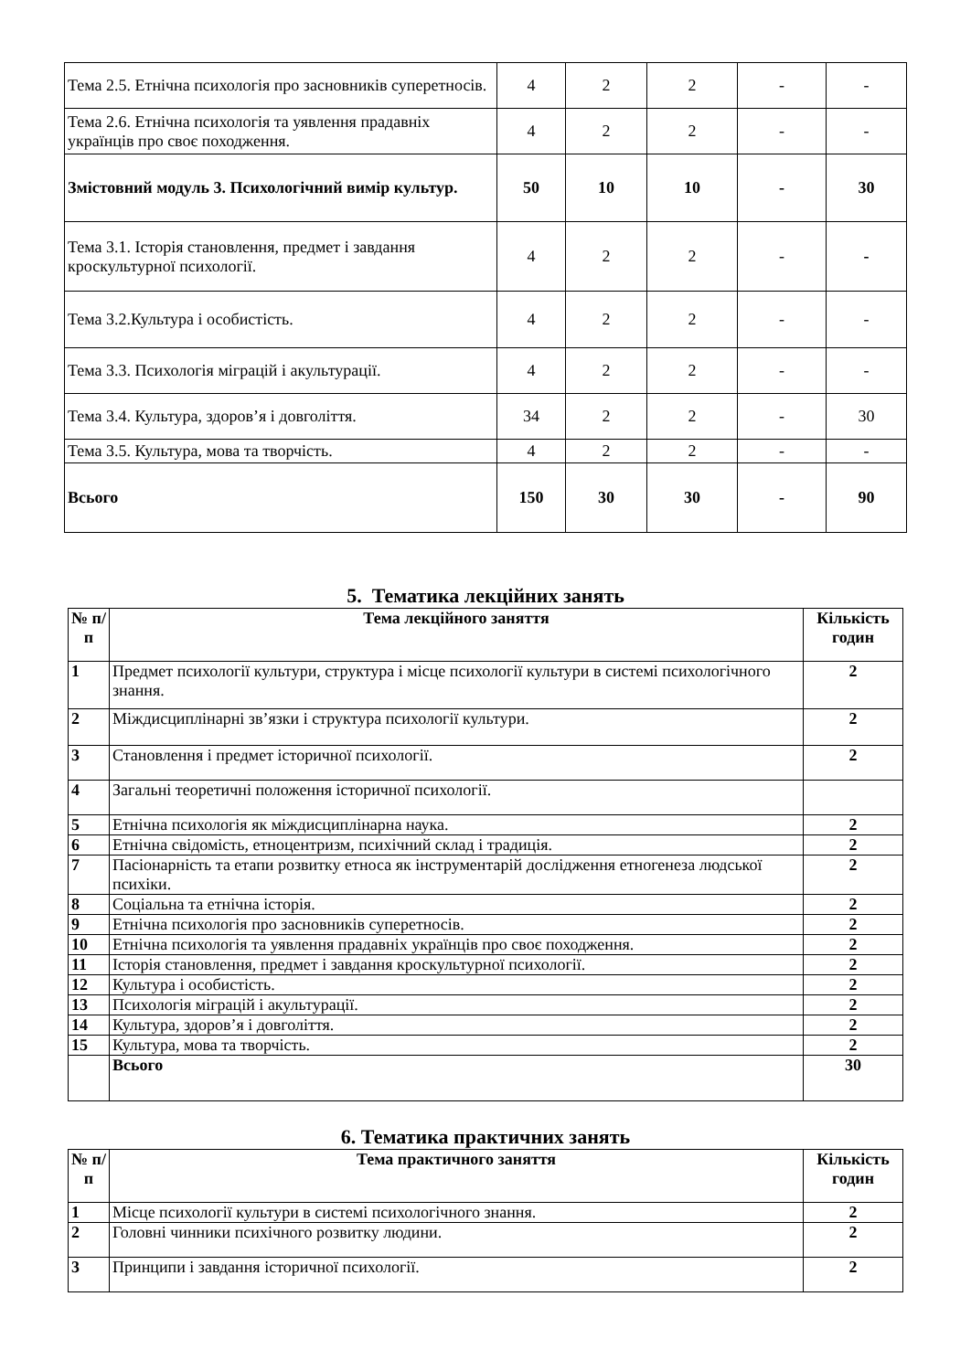| Тема 2.5. Етнічна психологія про засновників суперетносів. | 4 | 2 | 2 | - | - |
| Тема 2.6. Етнічна психологія та уявлення прадавніх українців про своє походження. | 4 | 2 | 2 | - | - |
| Змістовний модуль 3. Психологічний вимір культур. | 50 | 10 | 10 | - | 30 |
| Тема 3.1. Історія становлення, предмет і завдання кроскультурної психології. | 4 | 2 | 2 | - | - |
| Тема 3.2.Культура і особистість. | 4 | 2 | 2 | - | - |
| Тема 3.3. Психологія міграцій і акультурації. | 4 | 2 | 2 | - | - |
| Тема 3.4. Культура, здоров’я і довголіття. | 34 | 2 | 2 | - | 30 |
| Тема 3.5. Культура, мова та творчість. | 4 | 2 | 2 | - | - |
| Всього | 150 | 30 | 30 | - | 90 |
5. Тематика лекційних занять
| № п/п | Тема лекційного заняття | Кількість годин |
| --- | --- | --- |
| 1 | Предмет психології культури, структура і місце психології культури в системі психологічного знання. | 2 |
| 2 | Міждисциплінарні зв’язки і структура психології культури. | 2 |
| 3 | Становлення і предмет історичної психології. | 2 |
| 4 | Загальні теоретичні положення історичної психології. | |
| 5 | Етнічна психологія як міждисциплінарна наука. | 2 |
| 6 | Етнічна свідомість, етноцентризм, психічний склад і традиція. | 2 |
| 7 | Пасіонарність та етапи розвитку етноса як інструментарій дослідження етногенеза людської психіки. | 2 |
| 8 | Соціальна та етнічна історія. | 2 |
| 9 | Етнічна психологія про засновників суперетносів. | 2 |
| 10 | Етнічна психологія та уявлення прадавніх українців про своє походження. | 2 |
| 11 | Історія становлення, предмет і завдання кроскультурної психології. | 2 |
| 12 | Культура і особистість. | 2 |
| 13 | Психологія міграцій і акультурації. | 2 |
| 14 | Культура, здоров’я і довголіття. | 2 |
| 15 | Культура, мова та творчість. | 2 |
| | Всього | 30 |
6. Тематика практичних занять
| № п/п | Тема практичного заняття | Кількість годин |
| --- | --- | --- |
| 1 | Місце психології культури в системі психологічного знання. | 2 |
| 2 | Головні чинники психічного розвитку людини. | 2 |
| 3 | Принципи і завдання історичної психології. | 2 |